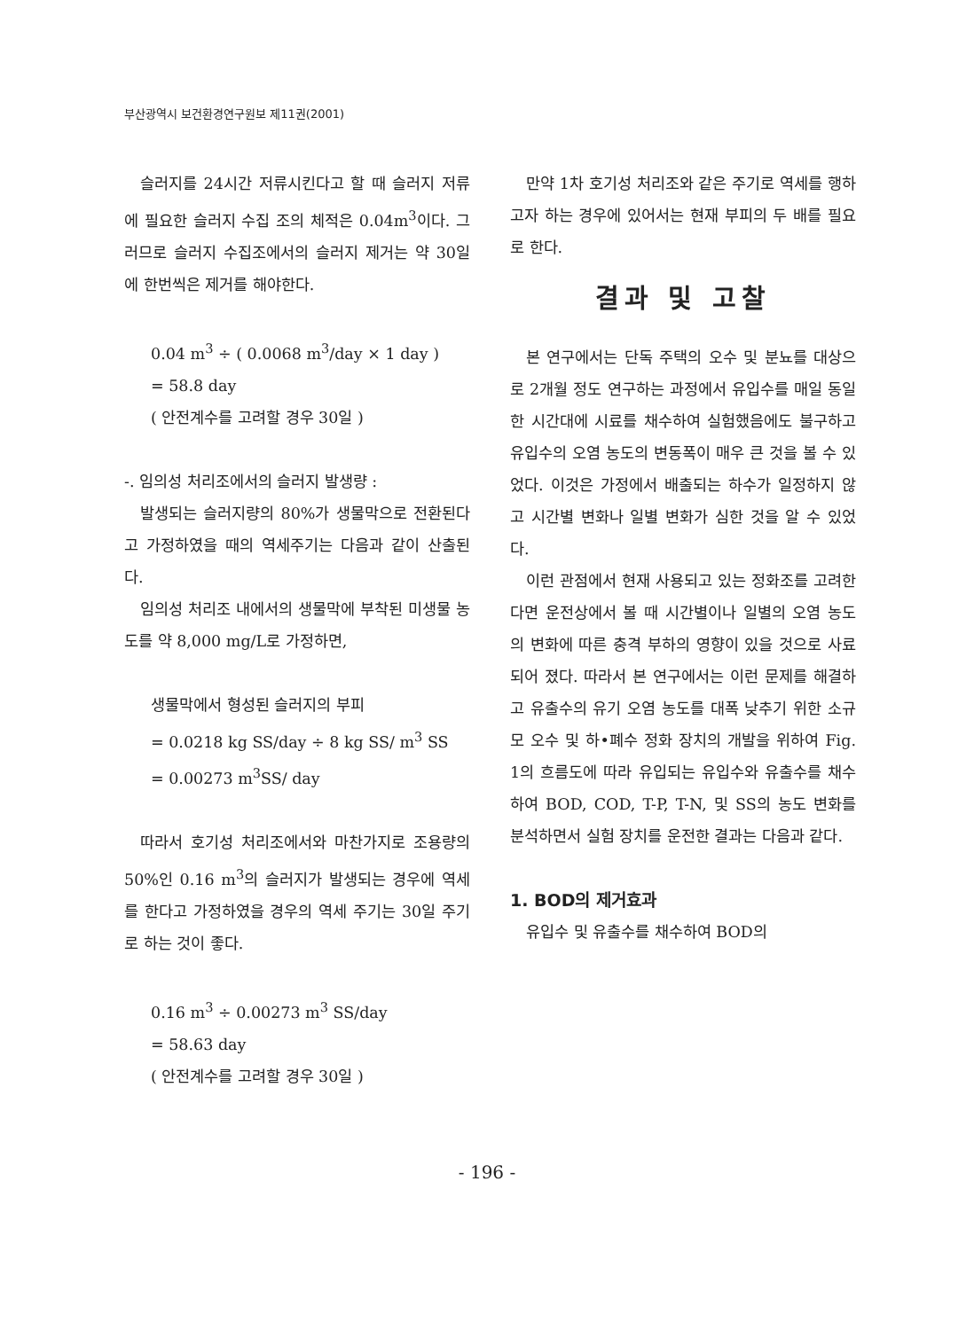부산광역시 보건환경연구원보 제11권(2001)
슬러지를 24시간 저류시킨다고 할 때 슬러지 저류에 필요한 슬러지 수집 조의 체적은 0.04m<sup>3</sup>이다. 그러므로 슬러지 수집조에서의 슬러지 제거는 약 30일에 한번씩은 제거를 해야한다.
0.04 m<sup>3</sup> ÷ ( 0.0068 m<sup>3</sup>/day × 1 day )
= 58.8 day
( 안전계수를 고려할 경우 30일 )
-. 임의성 처리조에서의 슬러지 발생량 :
발생되는 슬러지량의 80%가 생물막으로 전환된다고 가정하였을 때의 역세주기는 다음과 같이 산출된다.
임의성 처리조 내에서의 생물막에 부착된 미생물 농도를 약 8,000 mg/L로 가정하면,
생물막에서 형성된 슬러지의 부피
= 0.0218 kg SS/day ÷ 8 kg SS/ m<sup>3</sup> SS
= 0.00273 m<sup>3</sup>SS/ day
따라서 호기성 처리조에서와 마찬가지로 조용량의 50%인 0.16 m<sup>3</sup>의 슬러지가 발생되는 경우에 역세를 한다고 가정하였을 경우의 역세 주기는 30일 주기로 하는 것이 좋다.
0.16 m<sup>3</sup> ÷ 0.00273 m<sup>3</sup> SS/day
= 58.63 day
( 안전계수를 고려할 경우 30일 )
만약 1차 호기성 처리조와 같은 주기로 역세를 행하고자 하는 경우에 있어서는 현재 부피의 두 배를 필요로 한다.
결과 및 고찰
본 연구에서는 단독 주택의 오수 및 분뇨를 대상으로 2개월 정도 연구하는 과정에서 유입수를 매일 동일한 시간대에 시료를 채수하여 실험했음에도 불구하고 유입수의 오염 농도의 변동폭이 매우 큰 것을 볼 수 있었다. 이것은 가정에서 배출되는 하수가 일정하지 않고 시간별 변화나 일별 변화가 심한 것을 알 수 있었다.
이런 관점에서 현재 사용되고 있는 정화조를 고려한다면 운전상에서 볼 때 시간별이나 일별의 오염 농도의 변화에 따른 충격 부하의 영향이 있을 것으로 사료되어 졌다. 따라서 본 연구에서는 이런 문제를 해결하고 유출수의 유기 오염 농도를 대폭 낮추기 위한 소규모 오수 및 하•폐수 정화 장치의 개발을 위하여 Fig. 1의 흐름도에 따라 유입되는 유입수와 유출수를 채수하여 BOD, COD, T-P, T-N, 및 SS의 농도 변화를 분석하면서 실험 장치를 운전한 결과는 다음과 같다.
1. BOD의 제거효과
유입수 및 유출수를 채수하여 BOD의
- 196 -